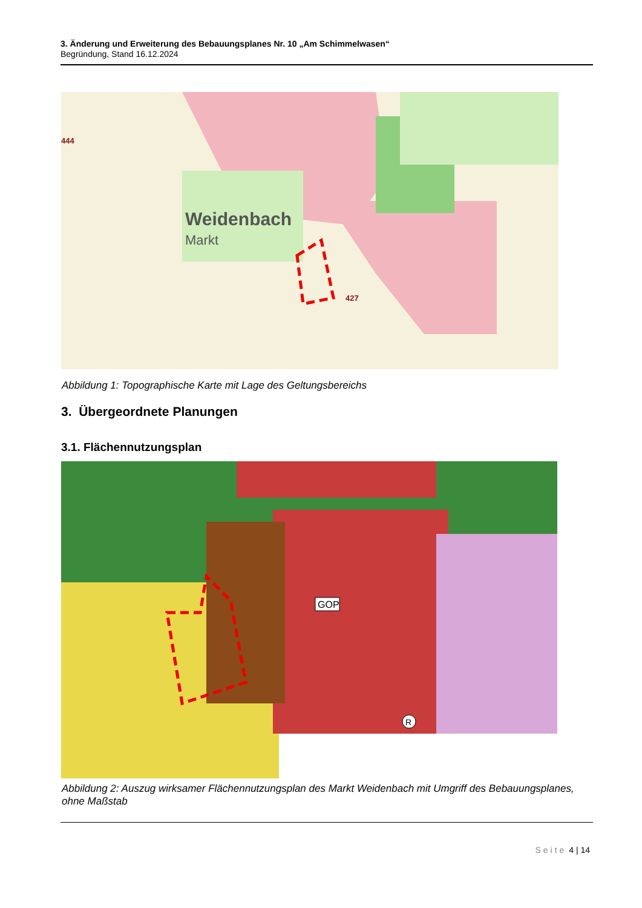3. Änderung und Erweiterung des Bebauungsplanes Nr. 10 „Am Schimmelwasen“
Begründung, Stand 16.12.2024
Weidenbach
Markt
444
427
Abbildung 1: Topographische Karte mit Lage des Geltungsbereichs
3. Übergeordnete Planungen
3.1. Flächennutzungsplan
GOP
R
Abbildung 2: Auszug wirksamer Flächennutzungsplan des Markt Weidenbach mit Umgriff des Bebauungsplanes, ohne Maßstab
Seite 4 | 14